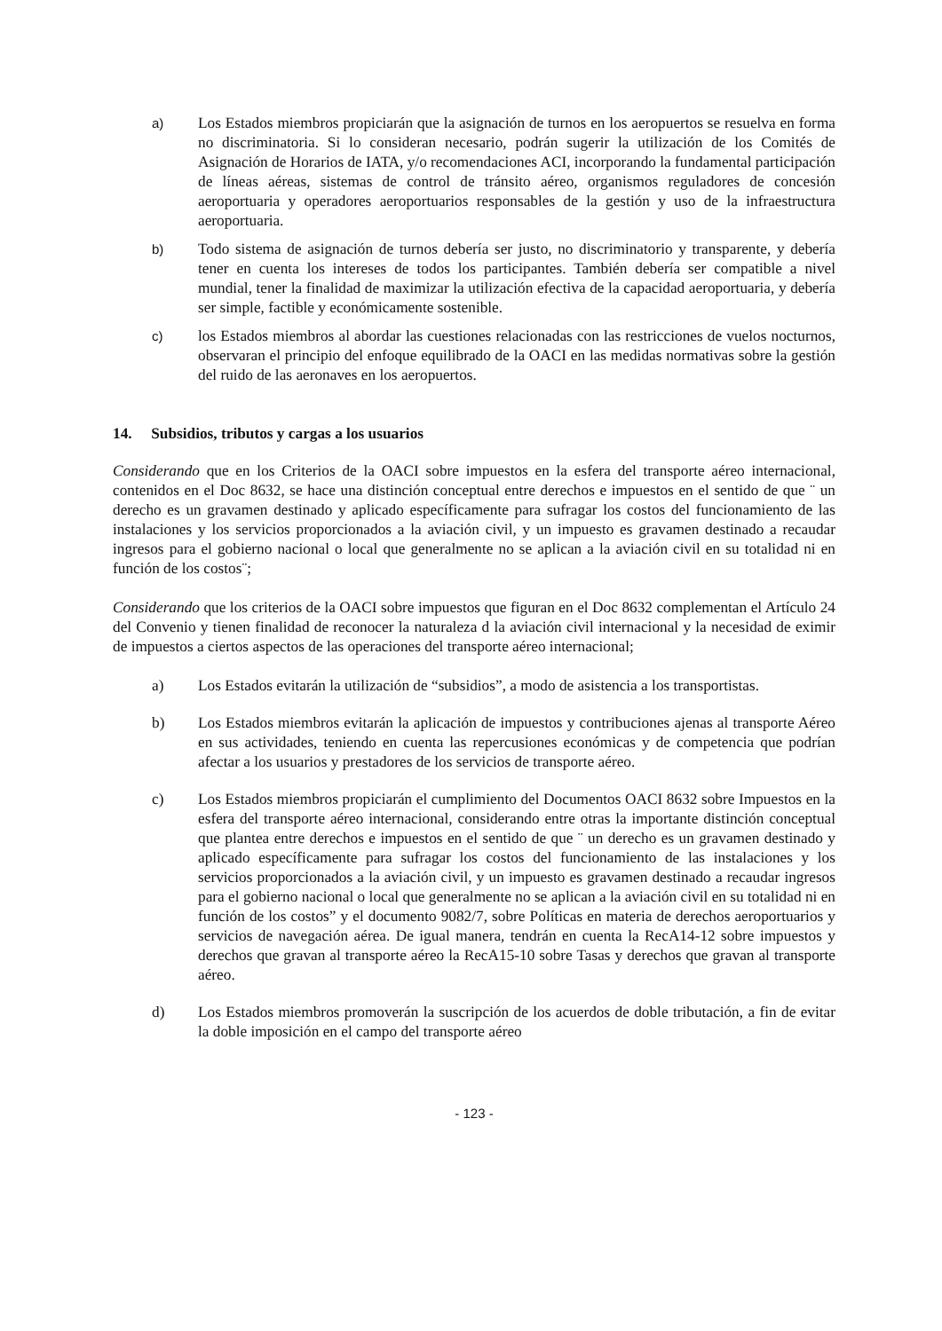a)
Los Estados miembros propiciarán que la asignación de turnos en los aeropuertos se resuelva en forma no discriminatoria. Si lo consideran necesario, podrán sugerir la utilización de los Comités de Asignación de Horarios de IATA, y/o recomendaciones ACI, incorporando la fundamental participación de líneas aéreas, sistemas de control de tránsito aéreo, organismos reguladores de concesión aeroportuaria y operadores aeroportuarios responsables de la gestión y uso de la infraestructura aeroportuaria.
b)
Todo sistema de asignación de turnos debería ser justo, no discriminatorio y transparente, y debería tener en cuenta los intereses de todos los participantes. También debería ser compatible a nivel mundial, tener la finalidad de maximizar la utilización efectiva de la capacidad aeroportuaria, y debería ser simple, factible y económicamente sostenible.
c)
los Estados miembros al abordar las cuestiones relacionadas con las restricciones de vuelos nocturnos, observaran el principio del enfoque equilibrado de la OACI en las medidas normativas sobre la gestión del ruido de las aeronaves en los aeropuertos.
14. Subsidios, tributos y cargas a los usuarios
Considerando que en los Criterios de la OACI sobre impuestos en la esfera del transporte aéreo internacional, contenidos en el Doc 8632, se hace una distinción conceptual entre derechos e impuestos en el sentido de que ¨ un derecho es un gravamen destinado y aplicado específicamente para sufragar los costos del funcionamiento de las instalaciones y los servicios proporcionados a la aviación civil, y un impuesto es gravamen destinado a recaudar ingresos para el gobierno nacional o local que generalmente no se aplican a la aviación civil en su totalidad ni en función de los costos¨;
Considerando que los criterios de la OACI sobre impuestos que figuran en el Doc 8632 complementan el Artículo 24 del Convenio y tienen finalidad de reconocer la naturaleza d la aviación civil internacional y la necesidad de eximir de impuestos a ciertos aspectos de las operaciones del transporte aéreo internacional;
a) Los Estados evitarán la utilización de “subsidios”, a modo de asistencia a los transportistas.
b) Los Estados miembros evitarán la aplicación de impuestos y contribuciones ajenas al transporte Aéreo en sus actividades, teniendo en cuenta las repercusiones económicas y de competencia que podrían afectar a los usuarios y prestadores de los servicios de transporte aéreo.
c) Los Estados miembros propiciarán el cumplimiento del Documentos OACI 8632 sobre Impuestos en la esfera del transporte aéreo internacional, considerando entre otras la importante distinción conceptual que plantea entre derechos e impuestos en el sentido de que ¨ un derecho es un gravamen destinado y aplicado específicamente para sufragar los costos del funcionamiento de las instalaciones y los servicios proporcionados a la aviación civil, y un impuesto es gravamen destinado a recaudar ingresos para el gobierno nacional o local que generalmente no se aplican a la aviación civil en su totalidad ni en función de los costos” y el documento 9082/7, sobre Políticas en materia de derechos aeroportuarios y servicios de navegación aérea. De igual manera, tendrán en cuenta la RecA14-12 sobre impuestos y derechos que gravan al transporte aéreo la RecA15-10 sobre Tasas y derechos que gravan al transporte aéreo.
d) Los Estados miembros promoverán la suscripción de los acuerdos de doble tributación, a fin de evitar la doble imposición en el campo del transporte aéreo
- 123 -